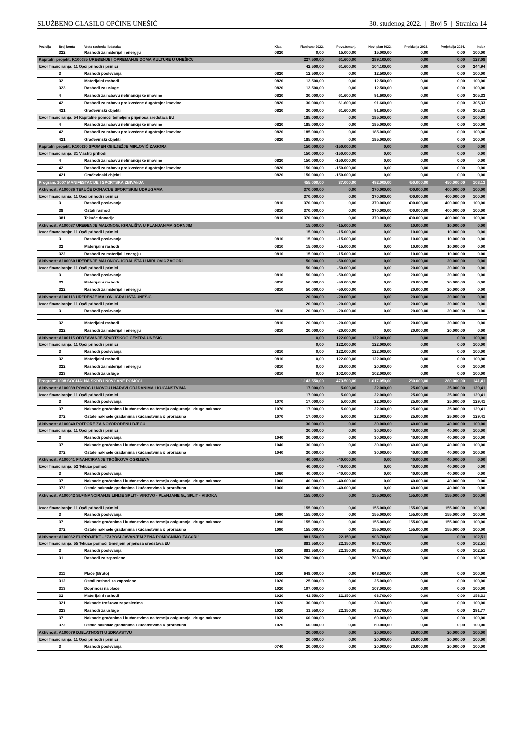SLUŽBENO GLASILO OPĆINE UNEŠIĆ 30. studenog 2022. | Broj 5 | Stranica 14
| Pozicija | Broj konta | Vrsta rashoda i izdataka | Klas. | Planirano 2022. | Pove./smanj. | Novi plan 2022. | Projekcija 2023. | Projekcija 2024. | Index |
| --- | --- | --- | --- | --- | --- | --- | --- | --- | --- |
| | 322 | Rashodi za materijal i energiju | 0820 | 0,00 | 15.000,00 | 15.000,00 | 0,00 | 0,00 | 100,00 |
| Kapitalni projekt: K100085 UREĐENJE I OPREMANJE DOMA KULTURE U UNEŠIĆU | | | | 227.500,00 | 61.600,00 | 289.100,00 | 0,00 | 0,00 | 127,08 |
| Izvor financiranja: 11 Opći prihodi i primici | | | | 42.500,00 | 61.600,00 | 104.100,00 | 0,00 | 0,00 | 244,94 |
| | 3 | Rashodi poslovanja | 0820 | 12.500,00 | 0,00 | 12.500,00 | 0,00 | 0,00 | 100,00 |
| | 32 | Materijalni rashodi | 0820 | 12.500,00 | 0,00 | 12.500,00 | 0,00 | 0,00 | 100,00 |
| | 323 | Rashodi za usluge | 0820 | 12.500,00 | 0,00 | 12.500,00 | 0,00 | 0,00 | 100,00 |
| | 4 | Rashodi za nabavu nefinancijske imovine | 0820 | 30.000,00 | 61.600,00 | 91.600,00 | 0,00 | 0,00 | 305,33 |
| | 42 | Rashodi za nabavu proizvedene dugotrajne imovine | 0820 | 30.000,00 | 61.600,00 | 91.600,00 | 0,00 | 0,00 | 305,33 |
| | 421 | Građevinski objekti | 0820 | 30.000,00 | 61.600,00 | 91.600,00 | 0,00 | 0,00 | 305,33 |
| Izvor financiranja: 54 Kapitalne pomoći temeljem prijenosa sredstava EU | | | | 185.000,00 | 0,00 | 185.000,00 | 0,00 | 0,00 | 100,00 |
| | 4 | Rashodi za nabavu nefinancijske imovine | 0820 | 185.000,00 | 0,00 | 185.000,00 | 0,00 | 0,00 | 100,00 |
| | 42 | Rashodi za nabavu proizvedene dugotrajne imovine | 0820 | 185.000,00 | 0,00 | 185.000,00 | 0,00 | 0,00 | 100,00 |
| | 421 | Građevinski objekti | 0820 | 185.000,00 | 0,00 | 185.000,00 | 0,00 | 0,00 | 100,00 |
| Kapitalni projekt: K100110 SPOMEN OBILJEŽJE MIRLOVIĆ ZAGORA | | | | 150.000,00 | -150.000,00 | 0,00 | 0,00 | 0,00 | 0,00 |
| Izvor financiranja: 31 Vlastiti prihodi | | | | 150.000,00 | -150.000,00 | 0,00 | 0,00 | 0,00 | 0,00 |
| | 4 | Rashodi za nabavu nefinancijske imovine | 0820 | 150.000,00 | -150.000,00 | 0,00 | 0,00 | 0,00 | 0,00 |
| | 42 | Rashodi za nabavu proizvedene dugotrajne imovine | 0820 | 150.000,00 | -150.000,00 | 0,00 | 0,00 | 0,00 | 0,00 |
| | 421 | Građevinski objekti | 0820 | 150.000,00 | -150.000,00 | 0,00 | 0,00 | 0,00 | 0,00 |
| Program: 1007 MANIFESTACIJE I SPORTSKA ZBIVANJA | | | | 455.000,00 | 37.000,00 | 492.000,00 | 450.000,00 | 450.000,00 | 108,13 |
| Aktivnost: A100036 TEKUĆE DONACIJE SPORTSKIM UDRUGAMA | | | | 370.000,00 | 0,00 | 370.000,00 | 400.000,00 | 400.000,00 | 100,00 |
| Izvor financiranja: 11 Opći prihodi i primici | | | | 370.000,00 | 0,00 | 370.000,00 | 400.000,00 | 400.000,00 | 100,00 |
| | 3 | Rashodi poslovanja | 0810 | 370.000,00 | 0,00 | 370.000,00 | 400.000,00 | 400.000,00 | 100,00 |
| | 38 | Ostali rashodi | 0810 | 370.000,00 | 0,00 | 370.000,00 | 400.000,00 | 400.000,00 | 100,00 |
| | 381 | Tekuće donacije | 0810 | 370.000,00 | 0,00 | 370.000,00 | 400.000,00 | 400.000,00 | 100,00 |
| Aktivnost: A100037 UREĐENJE MALONOG. IGRALIŠTA U PLANJANIMA GORNJIM | | | | 15.000,00 | -15.000,00 | 0,00 | 10.000,00 | 10.000,00 | 0,00 |
| Izvor financiranja: 11 Opći prihodi i primici | | | | 15.000,00 | -15.000,00 | 0,00 | 10.000,00 | 10.000,00 | 0,00 |
| | 3 | Rashodi poslovanja | 0810 | 15.000,00 | -15.000,00 | 0,00 | 10.000,00 | 10.000,00 | 0,00 |
| | 32 | Materijalni rashodi | 0810 | 15.000,00 | -15.000,00 | 0,00 | 10.000,00 | 10.000,00 | 0,00 |
| | 322 | Rashodi za materijal i energiju | 0810 | 15.000,00 | -15.000,00 | 0,00 | 10.000,00 | 10.000,00 | 0,00 |
| Aktivnost: A100060 UREĐENJE MALONOG. IGRALIŠTA U MIRLOVIĆ ZAGORI | | | | 50.000,00 | -50.000,00 | 0,00 | 20.000,00 | 20.000,00 | 0,00 |
| Izvor financiranja: 11 Opći prihodi i primici | | | | 50.000,00 | -50.000,00 | 0,00 | 20.000,00 | 20.000,00 | 0,00 |
| | 3 | Rashodi poslovanja | 0810 | 50.000,00 | -50.000,00 | 0,00 | 20.000,00 | 20.000,00 | 0,00 |
| | 32 | Materijalni rashodi | 0810 | 50.000,00 | -50.000,00 | 0,00 | 20.000,00 | 20.000,00 | 0,00 |
| | 322 | Rashodi za materijal i energiju | 0810 | 50.000,00 | -50.000,00 | 0,00 | 20.000,00 | 20.000,00 | 0,00 |
| Aktivnost: A100113 UREĐENJE MALON. IGRALIŠTA UNEŠIĆ | | | | 20.000,00 | -20.000,00 | 0,00 | 20.000,00 | 20.000,00 | 0,00 |
| Izvor financiranja: 11 Opći prihodi i primici | | | | 20.000,00 | -20.000,00 | 0,00 | 20.000,00 | 20.000,00 | 0,00 |
| | 3 | Rashodi poslovanja | 0810 | 20.000,00 | -20.000,00 | 0,00 | 20.000,00 | 20.000,00 | 0,00 |
| | 32 | Materijalni rashodi | 0810 | 20.000,00 | -20.000,00 | 0,00 | 20.000,00 | 20.000,00 | 0,00 |
| | 322 | Rashodi za materijal i energiju | 0810 | 20.000,00 | -20.000,00 | 0,00 | 20.000,00 | 20.000,00 | 0,00 |
| Aktivnost: A100115 ODRŽAVANJE SPORTSKOG CENTRA UNEŠIĆ | | | | 0,00 | 122.000,00 | 122.000,00 | 0,00 | 0,00 | 100,00 |
| Izvor financiranja: 11 Opći prihodi i primici | | | | 0,00 | 122.000,00 | 122.000,00 | 0,00 | 0,00 | 100,00 |
| | 3 | Rashodi poslovanja | 0810 | 0,00 | 122.000,00 | 122.000,00 | 0,00 | 0,00 | 100,00 |
| | 32 | Materijalni rashodi | 0810 | 0,00 | 122.000,00 | 122.000,00 | 0,00 | 0,00 | 100,00 |
| | 322 | Rashodi za materijal i energiju | 0810 | 0,00 | 20.000,00 | 20.000,00 | 0,00 | 0,00 | 100,00 |
| | 323 | Rashodi za usluge | 0810 | 0,00 | 102.000,00 | 102.000,00 | 0,00 | 0,00 | 100,00 |
| Program: 1008 SOCIJALNA SKRB I NOVČANE POMOĆI | | | | 1.143.550,00 | 473.500,00 | 1.617.050,00 | 280.000,00 | 280.000,00 | 141,41 |
| Aktivnost: A100039 POMOĆ U NOVCU I NARAVI GRAĐANIMA I KUĆANSTVIMA | | | | 17.000,00 | 5.000,00 | 22.000,00 | 25.000,00 | 25.000,00 | 129,41 |
| Izvor financiranja: 11 Opći prihodi i primici | | | | 17.000,00 | 5.000,00 | 22.000,00 | 25.000,00 | 25.000,00 | 129,41 |
| | 3 | Rashodi poslovanja | 1070 | 17.000,00 | 5.000,00 | 22.000,00 | 25.000,00 | 25.000,00 | 129,41 |
| | 37 | Naknade građanima i kućanstvima na temelju osiguranja i druge naknade | 1070 | 17.000,00 | 5.000,00 | 22.000,00 | 25.000,00 | 25.000,00 | 129,41 |
| | 372 | Ostale naknade građanima i kućanstvima iz proračuna | 1070 | 17.000,00 | 5.000,00 | 22.000,00 | 25.000,00 | 25.000,00 | 129,41 |
| Aktivnost: A100040 POTPORE ZA NOVOROĐENU DJECU | | | | 30.000,00 | 0,00 | 30.000,00 | 40.000,00 | 40.000,00 | 100,00 |
| Izvor financiranja: 11 Opći prihodi i primici | | | | 30.000,00 | 0,00 | 30.000,00 | 40.000,00 | 40.000,00 | 100,00 |
| | 3 | Rashodi poslovanja | 1040 | 30.000,00 | 0,00 | 30.000,00 | 40.000,00 | 40.000,00 | 100,00 |
| | 37 | Naknade građanima i kućanstvima na temelju osiguranja i druge naknade | 1040 | 30.000,00 | 0,00 | 30.000,00 | 40.000,00 | 40.000,00 | 100,00 |
| | 372 | Ostale naknade građanima i kućanstvima iz proračuna | 1040 | 30.000,00 | 0,00 | 30.000,00 | 40.000,00 | 40.000,00 | 100,00 |
| Aktivnost: A100041 FINANCIRANJE TROŠKOVA OGRIJEVA | | | | 40.000,00 | -40.000,00 | 0,00 | 40.000,00 | 40.000,00 | 0,00 |
| Izvor financiranja: 52 Tekuće pomoći | | | | 40.000,00 | -40.000,00 | 0,00 | 40.000,00 | 40.000,00 | 0,00 |
| | 3 | Rashodi poslovanja | 1060 | 40.000,00 | -40.000,00 | 0,00 | 40.000,00 | 40.000,00 | 0,00 |
| | 37 | Naknade građanima i kućanstvima na temelju osiguranja i druge naknade | 1060 | 40.000,00 | -40.000,00 | 0,00 | 40.000,00 | 40.000,00 | 0,00 |
| | 372 | Ostale naknade građanima i kućanstvima iz proračuna | 1060 | 40.000,00 | -40.000,00 | 0,00 | 40.000,00 | 40.000,00 | 0,00 |
| Aktivnost: A100042 SUFINANCIRANJE LINIJE SPLIT - VINOVO - PLANJANE G., SPLIT - VISOKA | | | | 155.000,00 | 0,00 | 155.000,00 | 155.000,00 | 155.000,00 | 100,00 |
| Izvor financiranja: 11 Opći prihodi i primici | | | | 155.000,00 | 0,00 | 155.000,00 | 155.000,00 | 155.000,00 | 100,00 |
| | 3 | Rashodi poslovanja | 1090 | 155.000,00 | 0,00 | 155.000,00 | 155.000,00 | 155.000,00 | 100,00 |
| | 37 | Naknade građanima i kućanstvima na temelju osiguranja i druge naknade | 1090 | 155.000,00 | 0,00 | 155.000,00 | 155.000,00 | 155.000,00 | 100,00 |
| | 372 | Ostale naknade građanima i kućanstvima iz proračuna | 1090 | 155.000,00 | 0,00 | 155.000,00 | 155.000,00 | 155.000,00 | 100,00 |
| Aktivnost: A100062 EU PROJEKT - "ZAPOŠLJAVANJEM ŽENA POMOGNIMO ZAGORI" | | | | 881.550,00 | 22.150,00 | 903.700,00 | 0,00 | 0,00 | 102,51 |
| Izvor financiranja: 55 Tekuće pomoći temeljem prijenosa sredstava EU | | | | 881.550,00 | 22.150,00 | 903.700,00 | 0,00 | 0,00 | 102,51 |
| | 3 | Rashodi poslovanja | 1020 | 881.550,00 | 22.150,00 | 903.700,00 | 0,00 | 0,00 | 102,51 |
| | 31 | Rashodi za zaposlene | 1020 | 780.000,00 | 0,00 | 780.000,00 | 0,00 | 0,00 | 100,00 |
| | 311 | Plaće (Bruto) | 1020 | 648.000,00 | 0,00 | 648.000,00 | 0,00 | 0,00 | 100,00 |
| | 312 | Ostali rashodi za zaposlene | 1020 | 25.000,00 | 0,00 | 25.000,00 | 0,00 | 0,00 | 100,00 |
| | 313 | Doprinosi na plaće | 1020 | 107.000,00 | 0,00 | 107.000,00 | 0,00 | 0,00 | 100,00 |
| | 32 | Materijalni rashodi | 1020 | 41.550,00 | 22.150,00 | 63.700,00 | 0,00 | 0,00 | 153,31 |
| | 321 | Naknade troškova zaposlenima | 1020 | 30.000,00 | 0,00 | 30.000,00 | 0,00 | 0,00 | 100,00 |
| | 323 | Rashodi za usluge | 1020 | 11.550,00 | 22.150,00 | 33.700,00 | 0,00 | 0,00 | 291,77 |
| | 37 | Naknade građanima i kućanstvima na temelju osiguranja i druge naknade | 1020 | 60.000,00 | 0,00 | 60.000,00 | 0,00 | 0,00 | 100,00 |
| | 372 | Ostale naknade građanima i kućanstvima iz proračuna | 1020 | 60.000,00 | 0,00 | 60.000,00 | 0,00 | 0,00 | 100,00 |
| Aktivnost: A100079 DJELATNOSTI U ZDRAVSTVU | | | | 20.000,00 | 0,00 | 20.000,00 | 20.000,00 | 20.000,00 | 100,00 |
| Izvor financiranja: 11 Opći prihodi i primici | | | | 20.000,00 | 0,00 | 20.000,00 | 20.000,00 | 20.000,00 | 100,00 |
| | 3 | Rashodi poslovanja | 0740 | 20.000,00 | 0,00 | 20.000,00 | 20.000,00 | 20.000,00 | 100,00 |